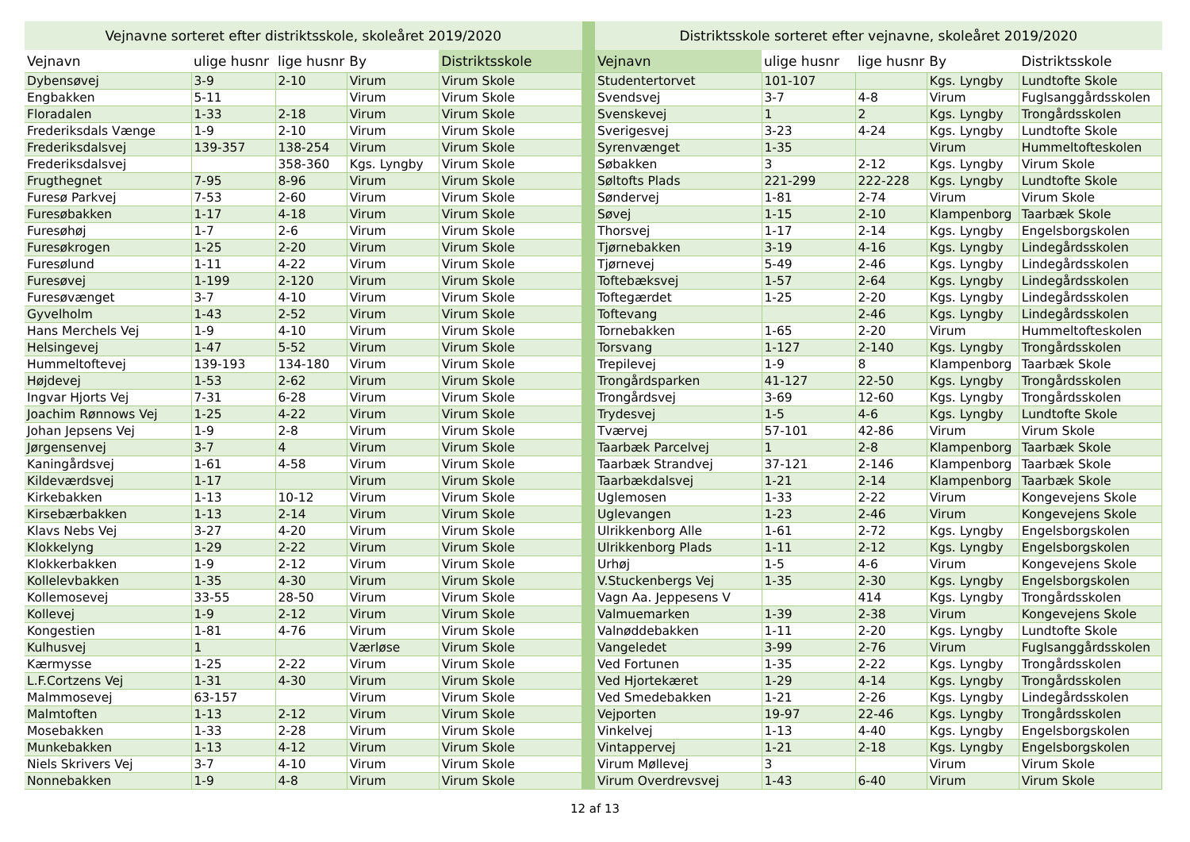| Vejnavne sorteret efter distriktsskole, skoleåret 2019/2020 | | | | |
| --- | --- | --- | --- | --- |
| Vejnavn | ulige husnr | lige husnr | By | Distriktsskole |
| Dybensøvej | 3-9 | 2-10 | Virum | Virum Skole |
| Engbakken | 5-11 | | Virum | Virum Skole |
| Floradalen | 1-33 | 2-18 | Virum | Virum Skole |
| Frederiksdals Vænge | 1-9 | 2-10 | Virum | Virum Skole |
| Frederiksdalsvej | 139-357 | 138-254 | Virum | Virum Skole |
| Frederiksdalsvej | | 358-360 | Kgs. Lyngby | Virum Skole |
| Frugthegnet | 7-95 | 8-96 | Virum | Virum Skole |
| Furesø Parkvej | 7-53 | 2-60 | Virum | Virum Skole |
| Furesøbakken | 1-17 | 4-18 | Virum | Virum Skole |
| Furesøhøj | 1-7 | 2-6 | Virum | Virum Skole |
| Furesøkrogen | 1-25 | 2-20 | Virum | Virum Skole |
| Furesølund | 1-11 | 4-22 | Virum | Virum Skole |
| Furesøvej | 1-199 | 2-120 | Virum | Virum Skole |
| Furesøvænget | 3-7 | 4-10 | Virum | Virum Skole |
| Gyvelholm | 1-43 | 2-52 | Virum | Virum Skole |
| Hans Merchels Vej | 1-9 | 4-10 | Virum | Virum Skole |
| Helsingevej | 1-47 | 5-52 | Virum | Virum Skole |
| Hummeltoftevej | 139-193 | 134-180 | Virum | Virum Skole |
| Højdevej | 1-53 | 2-62 | Virum | Virum Skole |
| Ingvar Hjorts Vej | 7-31 | 6-28 | Virum | Virum Skole |
| Joachim Rønnows Vej | 1-25 | 4-22 | Virum | Virum Skole |
| Johan Jepsens Vej | 1-9 | 2-8 | Virum | Virum Skole |
| Jørgensenvej | 3-7 | 4 | Virum | Virum Skole |
| Kaningårdsvej | 1-61 | 4-58 | Virum | Virum Skole |
| Kildeværdsvej | 1-17 | | Virum | Virum Skole |
| Kirkebakken | 1-13 | 10-12 | Virum | Virum Skole |
| Kirsebærbakken | 1-13 | 2-14 | Virum | Virum Skole |
| Klavs Nebs Vej | 3-27 | 4-20 | Virum | Virum Skole |
| Klokkelyng | 1-29 | 2-22 | Virum | Virum Skole |
| Klokkerbakken | 1-9 | 2-12 | Virum | Virum Skole |
| Kollelevbakken | 1-35 | 4-30 | Virum | Virum Skole |
| Kollemosevej | 33-55 | 28-50 | Virum | Virum Skole |
| Kollevej | 1-9 | 2-12 | Virum | Virum Skole |
| Kongestien | 1-81 | 4-76 | Virum | Virum Skole |
| Kulhusvej | 1 | | Værløse | Virum Skole |
| Kærmysse | 1-25 | 2-22 | Virum | Virum Skole |
| L.F.Cortzens Vej | 1-31 | 4-30 | Virum | Virum Skole |
| Malmmosevej | 63-157 | | Virum | Virum Skole |
| Malmtoften | 1-13 | 2-12 | Virum | Virum Skole |
| Mosebakken | 1-33 | 2-28 | Virum | Virum Skole |
| Munkebakken | 1-13 | 4-12 | Virum | Virum Skole |
| Niels Skrivers Vej | 3-7 | 4-10 | Virum | Virum Skole |
| Nonnebakken | 1-9 | 4-8 | Virum | Virum Skole |
| Distriktsskole sorteret efter vejnavne, skoleåret 2019/2020 | | | | |
| --- | --- | --- | --- | --- |
| Vejnavn | ulige husnr | lige husnr | By | Distriktsskole |
| Studentertorvet | 101-107 | | Kgs. Lyngby | Lundtofte Skole |
| Svendsvej | 3-7 | 4-8 | Virum | Fuglsanggårdsskolen |
| Svenskevej | 1 | 2 | Kgs. Lyngby | Trongårdsskolen |
| Sverigesvej | 3-23 | 4-24 | Kgs. Lyngby | Lundtofte Skole |
| Syrenvænget | 1-35 | | Virum | Hummeltofteskolen |
| Søbakken | 3 | 2-12 | Kgs. Lyngby | Virum Skole |
| Søltofts Plads | 221-299 | 222-228 | Kgs. Lyngby | Lundtofte Skole |
| Søndervej | 1-81 | 2-74 | Virum | Virum Skole |
| Søvej | 1-15 | 2-10 | Klampenborg | Taarbæk Skole |
| Thorsvej | 1-17 | 2-14 | Kgs. Lyngby | Engelsborgskolen |
| Tjørnebakken | 3-19 | 4-16 | Kgs. Lyngby | Lindegårdsskolen |
| Tjørnevej | 5-49 | 2-46 | Kgs. Lyngby | Lindegårdsskolen |
| Toftebæksvej | 1-57 | 2-64 | Kgs. Lyngby | Lindegårdsskolen |
| Toftegærdet | 1-25 | 2-20 | Kgs. Lyngby | Lindegårdsskolen |
| Toftevang | | 2-46 | Kgs. Lyngby | Lindegårdsskolen |
| Tornebakken | 1-65 | 2-20 | Virum | Hummeltofteskolen |
| Torsvang | 1-127 | 2-140 | Kgs. Lyngby | Trongårdsskolen |
| Trepilevej | 1-9 | 8 | Klampenborg | Taarbæk Skole |
| Trongårdsparken | 41-127 | 22-50 | Kgs. Lyngby | Trongårdsskolen |
| Trongårdsvej | 3-69 | 12-60 | Kgs. Lyngby | Trongårdsskolen |
| Trydesvej | 1-5 | 4-6 | Kgs. Lyngby | Lundtofte Skole |
| Tværvej | 57-101 | 42-86 | Virum | Virum Skole |
| Taarbæk Parcelvej | 1 | 2-8 | Klampenborg | Taarbæk Skole |
| Taarbæk Strandvej | 37-121 | 2-146 | Klampenborg | Taarbæk Skole |
| Taarbækdalsvej | 1-21 | 2-14 | Klampenborg | Taarbæk Skole |
| Uglemosen | 1-33 | 2-22 | Virum | Kongevejens Skole |
| Uglevangen | 1-23 | 2-46 | Virum | Kongevejens Skole |
| Ulrikkenborg Alle | 1-61 | 2-72 | Kgs. Lyngby | Engelsborgskolen |
| Ulrikkenborg Plads | 1-11 | 2-12 | Kgs. Lyngby | Engelsborgskolen |
| Urhøj | 1-5 | 4-6 | Virum | Kongevejens Skole |
| V.Stuckenbergs Vej | 1-35 | 2-30 | Kgs. Lyngby | Engelsborgskolen |
| Vagn Aa. Jeppesens V | | 414 | Kgs. Lyngby | Trongårdsskolen |
| Valmuemarken | 1-39 | 2-38 | Virum | Kongevejens Skole |
| Valnøddebakken | 1-11 | 2-20 | Kgs. Lyngby | Lundtofte Skole |
| Vangeledet | 3-99 | 2-76 | Virum | Fuglsanggårdsskolen |
| Ved Fortunen | 1-35 | 2-22 | Kgs. Lyngby | Trongårdsskolen |
| Ved Hjortekæret | 1-29 | 4-14 | Kgs. Lyngby | Trongårdsskolen |
| Ved Smedebakken | 1-21 | 2-26 | Kgs. Lyngby | Lindegårdsskolen |
| Vejporten | 19-97 | 22-46 | Kgs. Lyngby | Trongårdsskolen |
| Vinkelvej | 1-13 | 4-40 | Kgs. Lyngby | Engelsborgskolen |
| Vintappervej | 1-21 | 2-18 | Kgs. Lyngby | Engelsborgskolen |
| Virum Møllevej | 3 | | Virum | Virum Skole |
| Virum Overdrevsvej | 1-43 | 6-40 | Virum | Virum Skole |
12 af 13